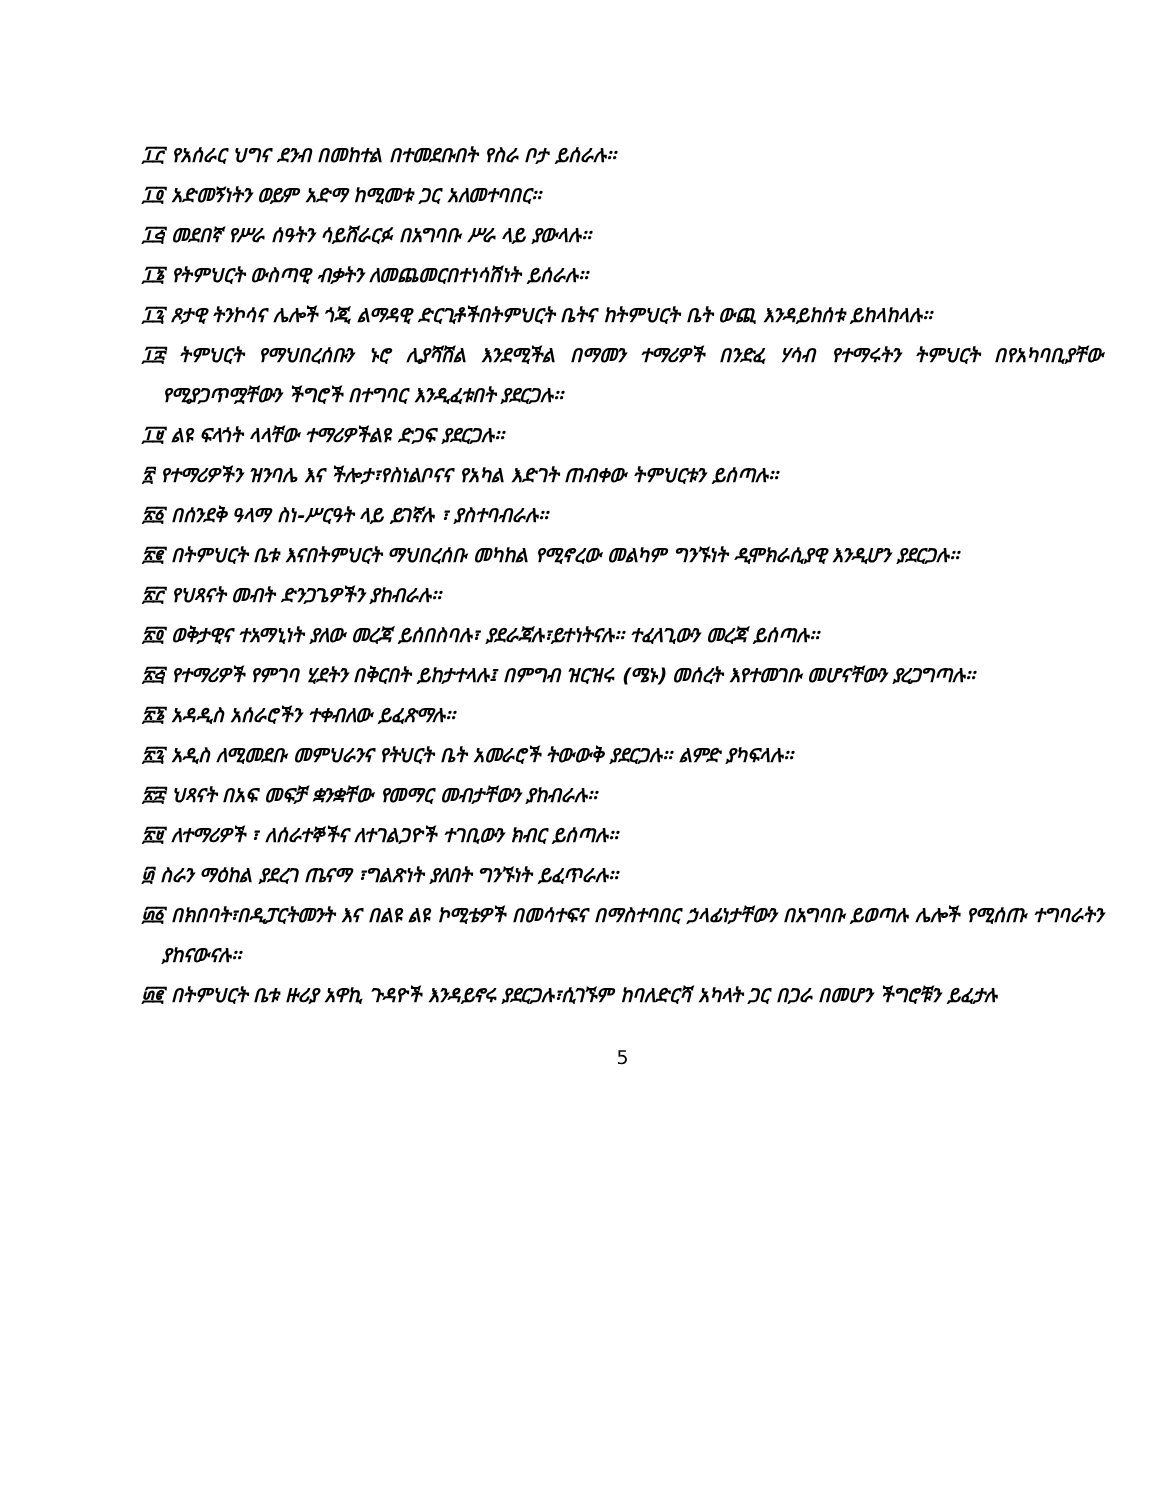፲፫ የአሰራር ህግና ደንብ በመከተል በተመደቡበት የስራ ቦታ ይሰራሉ፡፡
፲፬ አድመኝነትን ወይም አድማ ከሚመቱ ጋር አለመተባበር፡፡
፲፭ መደበኛ የሥራ ሰዓትን ሳይሸራርፉ በአግባቡ ሥራ ላይ ያውላሉ፡፡
፲፮ የትምህርት ውስጣዊ ብቃትን ለመጨመርበተነሳሽነት ይሰራሉ፡፡
፲፯ ጾታዊ ትንኮሳና ሌሎች ጎጂ ልማዳዊ ድርጊቶችበትምህርት ቤትና ከትምህርት ቤት ውጪ እንዳይከሰቱ ይከላከላሉ፡፡
፲፰ ትምህርት የማህበረሰቡን ኑሮ ሊያሻሽል እንደሚችል በማመን ተማሪዎች በንድፈ ሃሳብ የተማሩትን ትምህርት በየአካባቢያቸው የሚያጋጥሟቸውን ችግሮች በተግባር እንዲፈቱበት ያደርጋሉ፡፡
፲፱ ልዩ ፍላጎት ላላቸው ተማሪዎችልዩ ድጋፍ ያደርጋሉ፡፡
፳ የተማሪዎችን ዝንባሌ እና ችሎታ፣የስነልቦናና የአካል እድገት ጠብቀው ትምህርቱን ይሰጣሉ፡፡
፳፩ በሰንደቅ ዓላማ ስነ-ሥርዓት ላይ ይገኛሉ ፣ ያስተባብራሉ፡፡
፳፪ በትምህርት ቤቱ እናበትምህርት ማህበረሰቡ መካከል የሚኖረው መልካም ግንኙነት ዲሞክራሲያዊ እንዲሆን ያደርጋሉ፡፡
፳፫ የህጻናት መብት ድንጋጌዎችን ያከብራሉ፡፡
፳፬ ወቅታዊና ተአማኒነት ያለው መረጃ ይሰበስባሉ፣ ያደራጃሉ፣ይተነትናሉ፡፡ ተፈላጊውን መረጃ ይሰጣሉ፡፡
፳፭ የተማሪዎች የምገባ ሂደትን በቅርበት ይከታተላሉ፤ በምግብ ዝርዝሩ (ሜኑ) መሰረት እየተመገቡ መሆናቸውን ያረጋግጣሉ፡፡
፳፮ አዳዲስ አሰራሮችን ተቀብለው ይፈጽማሉ፡፡
፳፯ አዲስ ለሚመደቡ መምህራንና የትህርት ቤት አመራሮች ትውውቅ ያደርጋሉ፡፡ ልምድ ያካፍላሉ፡፡
፳፰ ህጻናት በአፍ መፍቻ ቋንቋቸው የመማር መብታቸውን ያከብራሉ፡፡
፳፱ ለተማሪዎች ፣ ለሰራተኞችና ለተገልጋዮች ተገቢውን ክብር ይሰጣሉ፡፡
፴ ስራን ማዕከል ያደረገ ጤናማ ፣ግልጽነት ያለበት ግንኙነት ይፈጥራሉ፡፡
፴፩ በክበባት፣በዲፓርትመንት እና በልዩ ልዩ ኮሚቴዎች በመሳተፍና በማስተባበር ኃላፊነታቸውን በአግባቡ ይወጣሉ ሌሎች የሚሰጡ ተግባራትን ያከናውናሉ፡፡
፴፪ በትምህርት ቤቱ ዙሪያ አዋኪ ጉዳዮች እንዳይኖሩ ያደርጋሉ፣ሲገኙም ከባለድርሻ አካላት ጋር በጋራ በመሆን ችግሮቹን ይፈታሉ
5